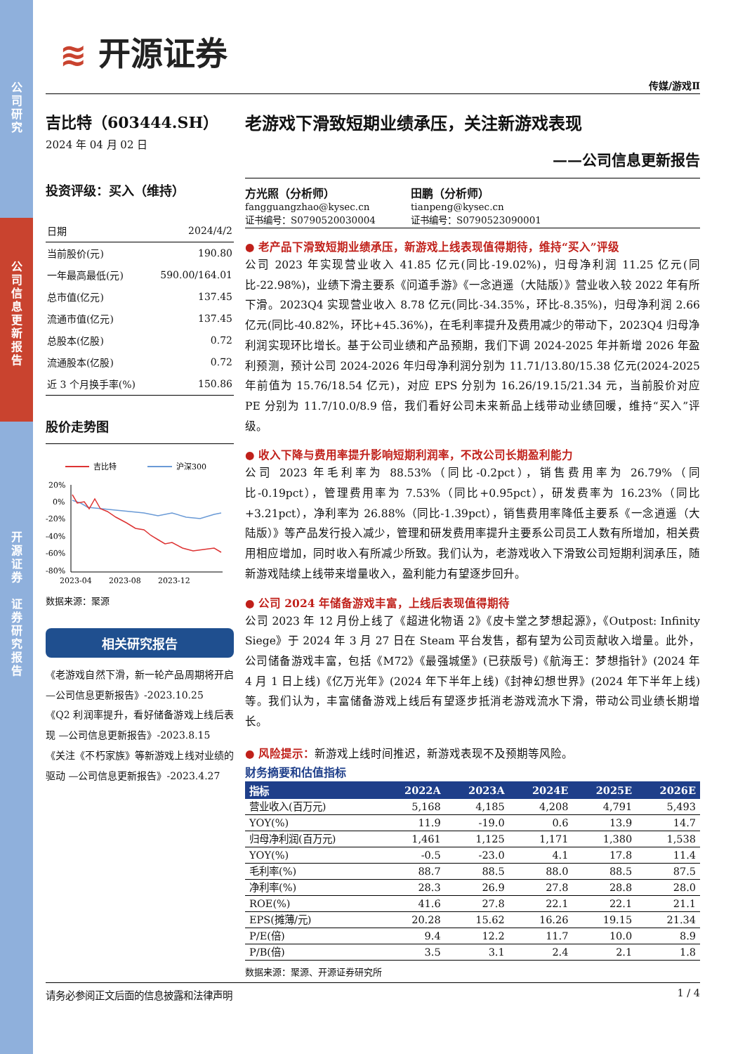公
司
研
究
公
司
信
息
更
新
报
告
开
源
证
券
证
券
研
究
报
告
≋ 开源证券
传媒/游戏Ⅱ
吉比特（603444.SH）
2024 年 04 月 02 日
投资评级：买入（维持）
| 日期 | 2024/4/2 |
| 当前股价(元) | 190.80 |
| 一年最高最低(元) | 590.00/164.01 |
| 总市值(亿元) | 137.45 |
| 流通市值(亿元) | 137.45 |
| 总股本(亿股) | 0.72 |
| 流通股本(亿股) | 0.72 |
| 近 3 个月换手率(%) | 150.86 |
股价走势图
吉比特
沪深300
20%
0%
-20%
-40%
-60%
-80%
2023-04
2023-08
2023-12
数据来源：聚源
相关研究报告
《老游戏自然下滑，新一轮产品周期将开启 —公司信息更新报告》-2023.10.25
《Q2 利润率提升，看好储备游戏上线后表现 —公司信息更新报告》-2023.8.15
《关注《不朽家族》等新游戏上线对业绩的驱动 —公司信息更新报告》-2023.4.27
老游戏下滑致短期业绩承压，关注新游戏表现
——公司信息更新报告
方光照（分析师）
fangguangzhao@kysec.cn
证书编号：S0790520030004
田鹏（分析师）
tianpeng@kysec.cn
证书编号：S0790523090001
● 老产品下滑致短期业绩承压，新游戏上线表现值得期待，维持“买入”评级
公司 2023 年实现营业收入 41.85 亿元(同比-19.02%)，归母净利润 11.25 亿元(同比-22.98%)，业绩下滑主要系《问道手游》《一念逍遥（大陆版）》营业收入较 2022 年有所下滑。2023Q4 实现营业收入 8.78 亿元(同比-34.35%，环比-8.35%)，归母净利润 2.66 亿元(同比-40.82%，环比+45.36%)，在毛利率提升及费用减少的带动下，2023Q4 归母净利润实现环比增长。基于公司业绩和产品预期，我们下调 2024-2025 年并新增 2026 年盈利预测，预计公司 2024-2026 年归母净利润分别为 11.71/13.80/15.38 亿元(2024-2025 年前值为 15.76/18.54 亿元)，对应 EPS 分别为 16.26/19.15/21.34 元，当前股价对应 PE 分别为 11.7/10.0/8.9 倍，我们看好公司未来新品上线带动业绩回暖，维持“买入”评级。
● 收入下降与费用率提升影响短期利润率，不改公司长期盈利能力
公司 2023 年毛利率为 88.53%（同比-0.2pct），销售费用率为 26.79%（同比-0.19pct），管理费用率为 7.53%（同比+0.95pct），研发费率为 16.23%（同比+3.21pct），净利率为 26.88%（同比-1.39pct），销售费用率降低主要系《一念逍遥（大陆版）》等产品发行投入减少，管理和研发费用率提升主要系公司员工人数有所增加，相关费用相应增加，同时收入有所减少所致。我们认为，老游戏收入下滑致公司短期利润承压，随新游戏陆续上线带来增量收入，盈利能力有望逐步回升。
● 公司 2024 年储备游戏丰富，上线后表现值得期待
公司 2023 年 12 月份上线了《超进化物语 2》《皮卡堂之梦想起源》，《Outpost: Infinity Siege》于 2024 年 3 月 27 日在 Steam 平台发售，都有望为公司贡献收入增量。此外，公司储备游戏丰富，包括《M72》《最强城堡》(已获版号)《航海王：梦想指针》(2024 年 4 月 1 日上线)《亿万光年》(2024 年下半年上线)《封神幻想世界》(2024 年下半年上线) 等。我们认为，丰富储备游戏上线后有望逐步抵消老游戏流水下滑，带动公司业绩长期增长。
● 风险提示：新游戏上线时间推迟，新游戏表现不及预期等风险。
财务摘要和估值指标
| 指标 | 2022A | 2023A | 2024E | 2025E | 2026E |
| --- | --- | --- | --- | --- | --- |
| 营业收入(百万元) | 5,168 | 4,185 | 4,208 | 4,791 | 5,493 |
| YOY(%) | 11.9 | -19.0 | 0.6 | 13.9 | 14.7 |
| 归母净利润(百万元) | 1,461 | 1,125 | 1,171 | 1,380 | 1,538 |
| YOY(%) | -0.5 | -23.0 | 4.1 | 17.8 | 11.4 |
| 毛利率(%) | 88.7 | 88.5 | 88.0 | 88.5 | 87.5 |
| 净利率(%) | 28.3 | 26.9 | 27.8 | 28.8 | 28.0 |
| ROE(%) | 41.6 | 27.8 | 22.1 | 22.1 | 21.1 |
| EPS(摊薄/元) | 20.28 | 15.62 | 16.26 | 19.15 | 21.34 |
| P/E(倍) | 9.4 | 12.2 | 11.7 | 10.0 | 8.9 |
| P/B(倍) | 3.5 | 3.1 | 2.4 | 2.1 | 1.8 |
数据来源：聚源、开源证券研究所
请务必参阅正文后面的信息披露和法律声明 1 / 4